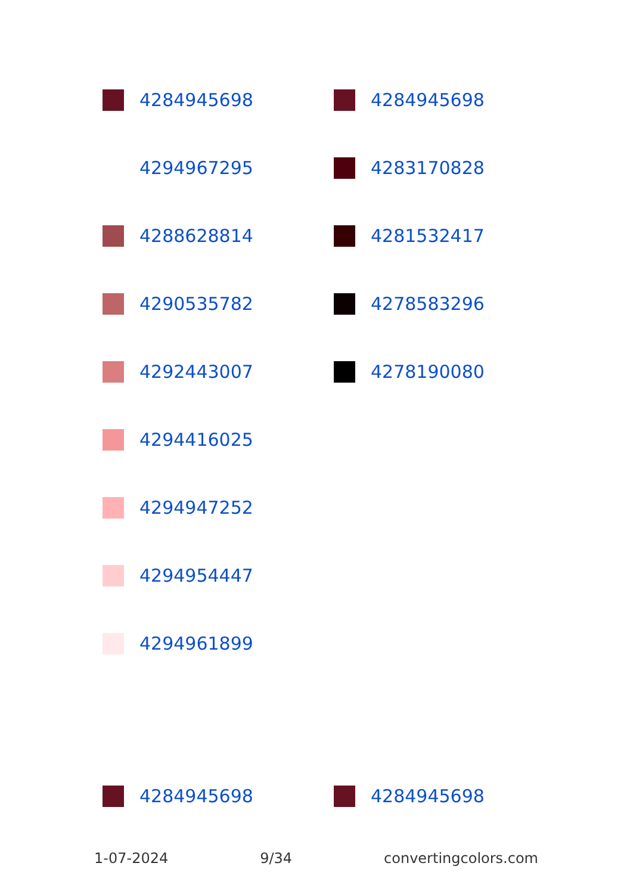4284945698
4294967295
4288628814
4290535782
4292443007
4294416025
4294947252
4294954447
4294961899
4284945698
4283170828
4281532417
4278583296
4278190080
4284945698 4284945698
1-07-2024 9/34 convertingcolors.com